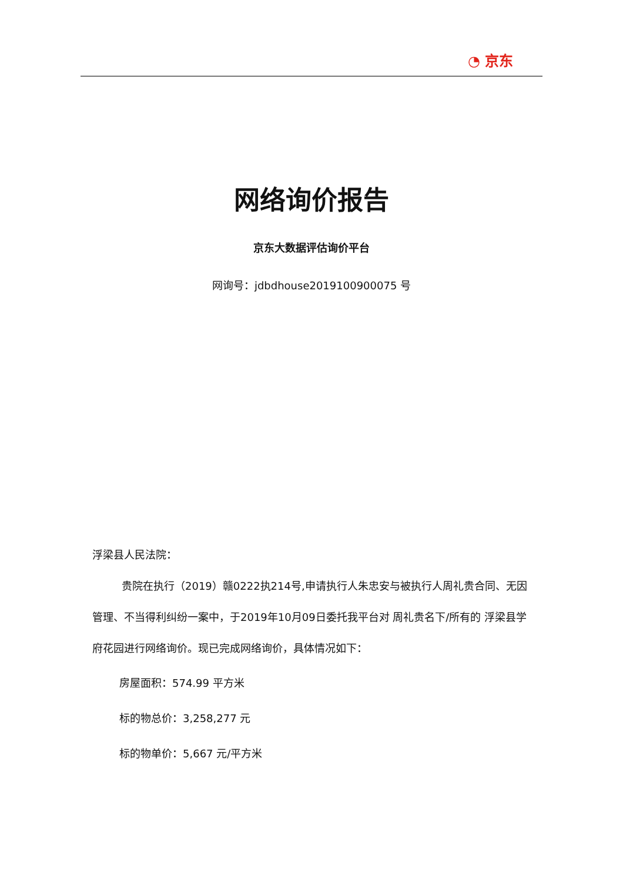◔ 京东
网络询价报告
京东大数据评估询价平台
网询号：jdbdhouse2019100900075 号
浮梁县人民法院：
贵院在执行（2019）赣0222执214号,申请执行人朱忠安与被执行人周礼贵合同、无因管理、不当得利纠纷一案中，于2019年10月09日委托我平台对 周礼贵名下/所有的 浮梁县学府花园进行网络询价。现已完成网络询价，具体情况如下：
房屋面积：574.99 平方米
标的物总价：3,258,277 元
标的物单价：5,667 元/平方米